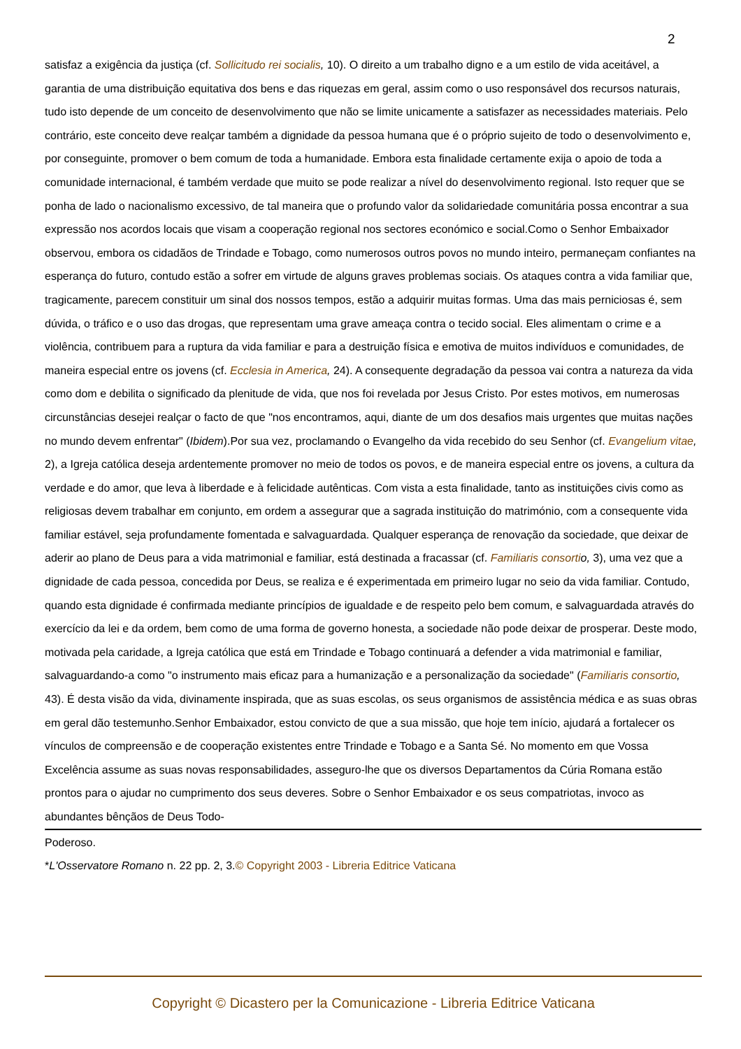2
satisfaz a exigência da justiça (cf. Sollicitudo rei socialis, 10). O direito a um trabalho digno e a um estilo de vida aceitável, a garantia de uma distribuição equitativa dos bens e das riquezas em geral, assim como o uso responsável dos recursos naturais, tudo isto depende de um conceito de desenvolvimento que não se limite unicamente a satisfazer as necessidades materiais. Pelo contrário, este conceito deve realçar também a dignidade da pessoa humana que é o próprio sujeito de todo o desenvolvimento e, por conseguinte, promover o bem comum de toda a humanidade. Embora esta finalidade certamente exija o apoio de toda a comunidade internacional, é também verdade que muito se pode realizar a nível do desenvolvimento regional. Isto requer que se ponha de lado o nacionalismo excessivo, de tal maneira que o profundo valor da solidariedade comunitária possa encontrar a sua expressão nos acordos locais que visam a cooperação regional nos sectores económico e social.Como o Senhor Embaixador observou, embora os cidadãos de Trindade e Tobago, como numerosos outros povos no mundo inteiro, permaneçam confiantes na esperança do futuro, contudo estão a sofrer em virtude de alguns graves problemas sociais. Os ataques contra a vida familiar que, tragicamente, parecem constituir um sinal dos nossos tempos, estão a adquirir muitas formas. Uma das mais perniciosas é, sem dúvida, o tráfico e o uso das drogas, que representam uma grave ameaça contra o tecido social. Eles alimentam o crime e a violência, contribuem para a ruptura da vida familiar e para a destruição física e emotiva de muitos indivíduos e comunidades, de maneira especial entre os jovens (cf. Ecclesia in America, 24). A consequente degradação da pessoa vai contra a natureza da vida como dom e debilita o significado da plenitude de vida, que nos foi revelada por Jesus Cristo. Por estes motivos, em numerosas circunstâncias desejei realçar o facto de que "nos encontramos, aqui, diante de um dos desafios mais urgentes que muitas nações no mundo devem enfrentar" (Ibidem).Por sua vez, proclamando o Evangelho da vida recebido do seu Senhor (cf. Evangelium vitae, 2), a Igreja católica deseja ardentemente promover no meio de todos os povos, e de maneira especial entre os jovens, a cultura da verdade e do amor, que leva à liberdade e à felicidade autênticas. Com vista a esta finalidade, tanto as instituições civis como as religiosas devem trabalhar em conjunto, em ordem a assegurar que a sagrada instituição do matrimónio, com a consequente vida familiar estável, seja profundamente fomentada e salvaguardada. Qualquer esperança de renovação da sociedade, que deixar de aderir ao plano de Deus para a vida matrimonial e familiar, está destinada a fracassar (cf. Familiaris consorti o, 3), uma vez que a dignidade de cada pessoa, concedida por Deus, se realiza e é experimentada em primeiro lugar no seio da vida familiar. Contudo, quando esta dignidade é confirmada mediante princípios de igualdade e de respeito pelo bem comum, e salvaguardada através do exercício da lei e da ordem, bem como de uma forma de governo honesta, a sociedade não pode deixar de prosperar. Deste modo, motivada pela caridade, a Igreja católica que está em Trindade e Tobago continuará a defender a vida matrimonial e familiar, salvaguardando-a como "o instrumento mais eficaz para a humanização e a personalização da sociedade" (Familiaris consortio, 43). É desta visão da vida, divinamente inspirada, que as suas escolas, os seus organismos de assistência médica e as suas obras em geral dão testemunho.Senhor Embaixador, estou convicto de que a sua missão, que hoje tem início, ajudará a fortalecer os vínculos de compreensão e de cooperação existentes entre Trindade e Tobago e a Santa Sé. No momento em que Vossa Excelência assume as suas novas responsabilidades, asseguro-lhe que os diversos Departamentos da Cúria Romana estão prontos para o ajudar no cumprimento dos seus deveres. Sobre o Senhor Embaixador e os seus compatriotas, invoco as abundantes bênçãos de Deus Todo-
Poderoso.
*L'Osservatore Romano n. 22 pp. 2, 3.© Copyright 2003 - Libreria Editrice Vaticana
Copyright © Dicastero per la Comunicazione - Libreria Editrice Vaticana